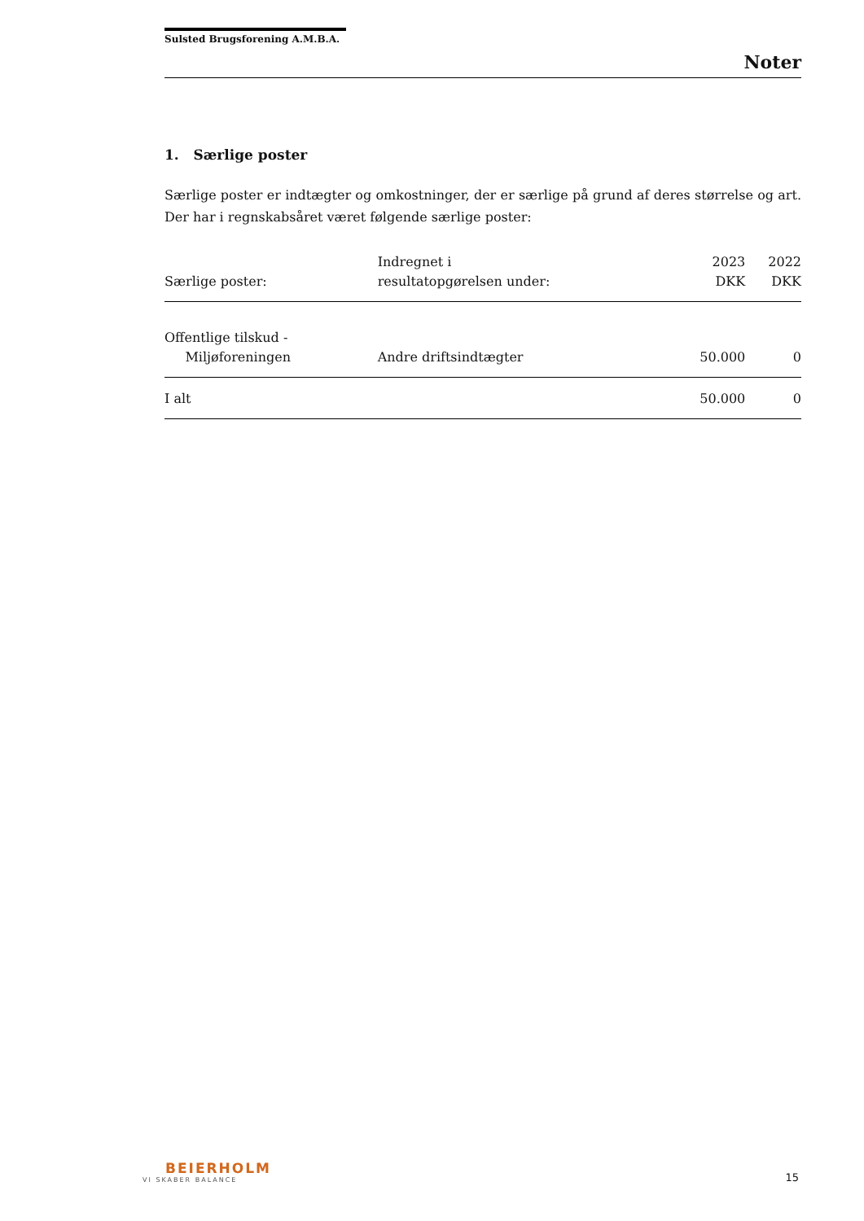Sulsted Brugsforening A.M.B.A.
Noter
1. Særlige poster
Særlige poster er indtægter og omkostninger, der er særlige på grund af deres størrelse og art. Der har i regnskabsåret været følgende særlige poster:
| Særlige poster: | Indregnet i resultatopgørelsen under: | 2023 DKK | 2022 DKK |
| --- | --- | --- | --- |
| Offentlige tilskud - Miljøforeningen | Andre driftsindtægter | 50.000 | 0 |
| I alt | | 50.000 | 0 |
BEIERHOLM
VI SKABER BALANCE
15